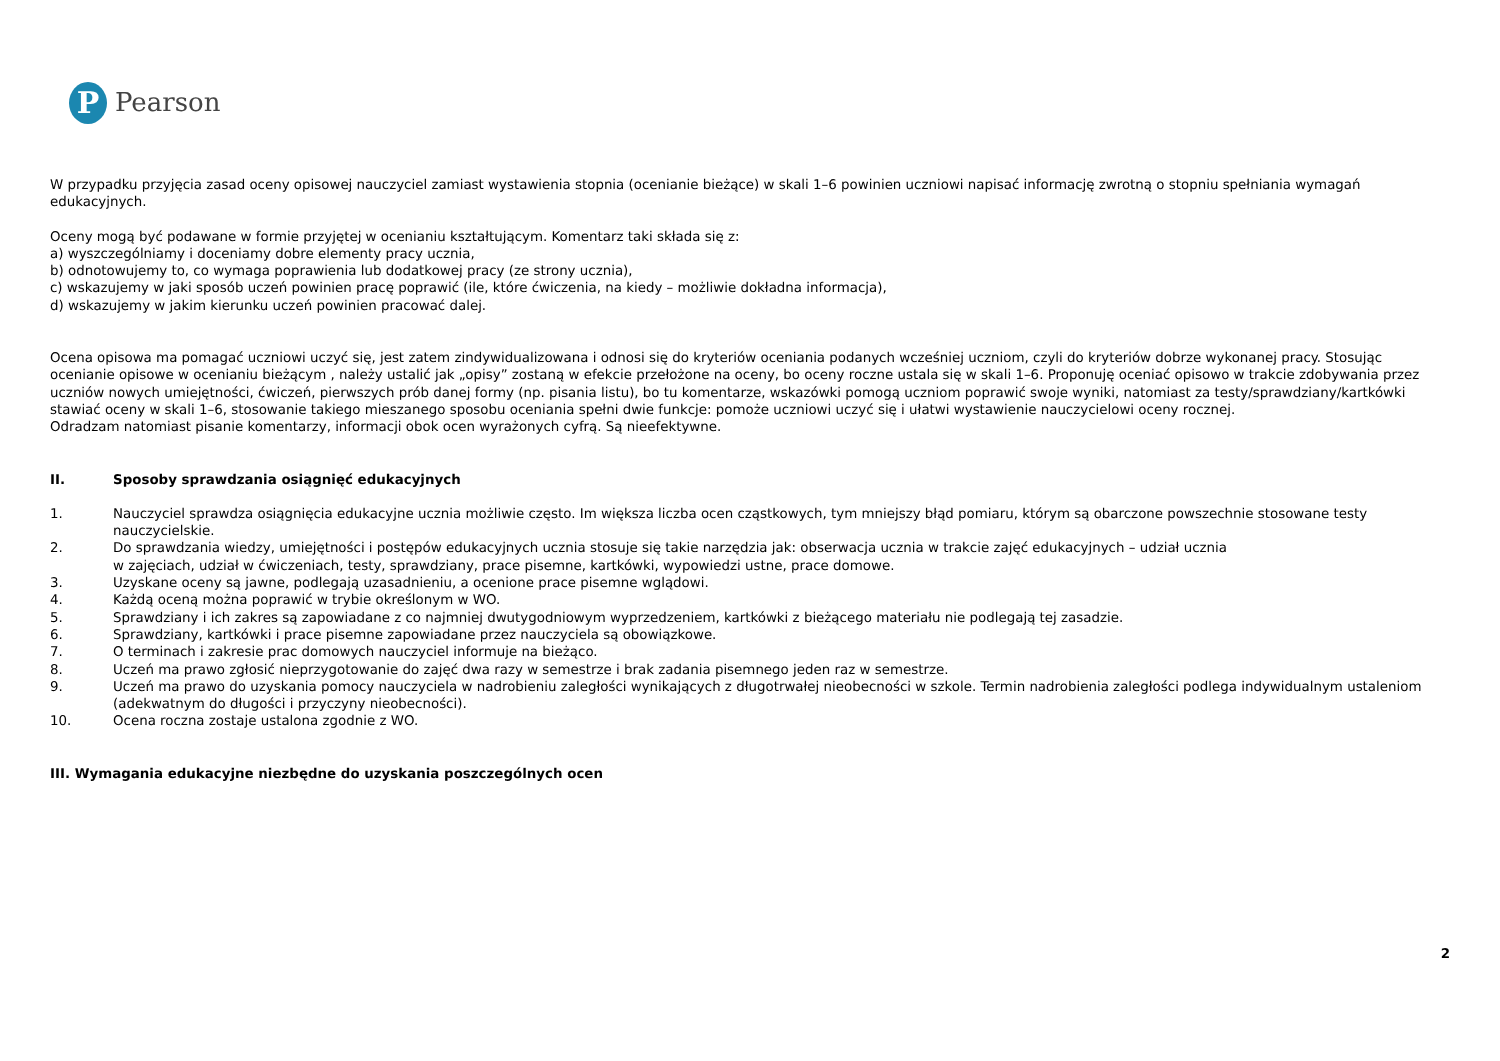P
Pearson
W przypadku przyjęcia zasad oceny opisowej nauczyciel zamiast wystawienia stopnia (ocenianie bieżące) w skali 1–6 powinien uczniowi napisać informację zwrotną o stopniu spełniania wymagań edukacyjnych.
Oceny mogą być podawane w formie przyjętej w ocenianiu kształtującym. Komentarz taki składa się z:
a) wyszczególniamy i doceniamy dobre elementy pracy ucznia,
b) odnotowujemy to, co wymaga poprawienia lub dodatkowej pracy (ze strony ucznia),
c) wskazujemy w jaki sposób uczeń powinien pracę poprawić (ile, które ćwiczenia, na kiedy – możliwie dokładna informacja),
d) wskazujemy w jakim kierunku uczeń powinien pracować dalej.
Ocena opisowa ma pomagać uczniowi uczyć się, jest zatem zindywidualizowana i odnosi się do kryteriów oceniania podanych wcześniej uczniom, czyli do kryteriów dobrze wykonanej pracy. Stosując ocenianie opisowe w ocenianiu bieżącym , należy ustalić jak „opisy” zostaną w efekcie przełożone na oceny, bo oceny roczne ustala się w skali 1–6. Proponuję oceniać opisowo w trakcie zdobywania przez uczniów nowych umiejętności, ćwiczeń, pierwszych prób danej formy (np. pisania listu), bo tu komentarze, wskazówki pomogą uczniom poprawić swoje wyniki, natomiast za testy/sprawdziany/kartkówki stawiać oceny w skali 1–6, stosowanie takiego mieszanego sposobu oceniania spełni dwie funkcje: pomoże uczniowi uczyć się i ułatwi wystawienie nauczycielowi oceny rocznej.
Odradzam natomiast pisanie komentarzy, informacji obok ocen wyrażonych cyfrą. Są nieefektywne.
II. Sposoby sprawdzania osiągnięć edukacyjnych
1. Nauczyciel sprawdza osiągnięcia edukacyjne ucznia możliwie często. Im większa liczba ocen cząstkowych, tym mniejszy błąd pomiaru, którym są obarczone powszechnie stosowane testy nauczycielskie.
2. Do sprawdzania wiedzy, umiejętności i postępów edukacyjnych ucznia stosuje się takie narzędzia jak: obserwacja ucznia w trakcie zajęć edukacyjnych – udział ucznia
w zajęciach, udział w ćwiczeniach, testy, sprawdziany, prace pisemne, kartkówki, wypowiedzi ustne, prace domowe.
3. Uzyskane oceny są jawne, podlegają uzasadnieniu, a ocenione prace pisemne wglądowi.
4. Każdą oceną można poprawić w trybie określonym w WO.
5. Sprawdziany i ich zakres są zapowiadane z co najmniej dwutygodniowym wyprzedzeniem, kartkówki z bieżącego materiału nie podlegają tej zasadzie.
6. Sprawdziany, kartkówki i prace pisemne zapowiadane przez nauczyciela są obowiązkowe.
7. O terminach i zakresie prac domowych nauczyciel informuje na bieżąco.
8. Uczeń ma prawo zgłosić nieprzygotowanie do zajęć dwa razy w semestrze i brak zadania pisemnego jeden raz w semestrze.
9. Uczeń ma prawo do uzyskania pomocy nauczyciela w nadrobieniu zaległości wynikających z długotrwałej nieobecności w szkole. Termin nadrobienia zaległości podlega indywidualnym ustaleniom (adekwatnym do długości i przyczyny nieobecności).
10. Ocena roczna zostaje ustalona zgodnie z WO.
III. Wymagania edukacyjne niezbędne do uzyskania poszczególnych ocen
2